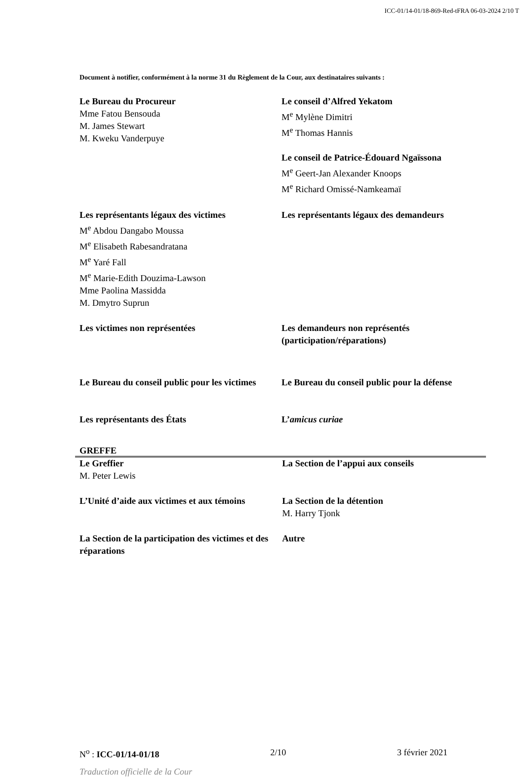ICC-01/14-01/18-869-Red-tFRA 06-03-2024 2/10 T
Document à notifier, conformément à la norme 31 du Règlement de la Cour, aux destinataires suivants :
| Le Bureau du Procureur Mme Fatou Bensouda M. James Stewart M. Kweku Vanderpuye | Le conseil d’Alfred Yekatom M<sup>e</sup> Mylène Dimitri M<sup>e</sup> Thomas Hannis Le conseil de Patrice-Édouard Ngaïssona M<sup>e</sup> Geert-Jan Alexander Knoops M<sup>e</sup> Richard Omissé-Namkeamaï |
| Les représentants légaux des victimes M<sup>e</sup> Abdou Dangabo Moussa M<sup>e</sup> Elisabeth Rabesandratana M<sup>e</sup> Yaré Fall M<sup>e</sup> Marie-Edith Douzima-Lawson Mme Paolina Massidda M. Dmytro Suprun | Les représentants légaux des demandeurs |
| Les victimes non représentées | Les demandeurs non représentés (participation/réparations) |
| Le Bureau du conseil public pour les victimes | Le Bureau du conseil public pour la défense |
| Les représentants des États | L’ amicus curiae |
GREFFE
| Le Greffier M. Peter Lewis | La Section de l’appui aux conseils |
| L’Unité d’aide aux victimes et aux témoins | La Section de la détention M. Harry Tjonk |
| La Section de la participation des victimes et des réparations | Autre |
N<sup>o</sup> : ICC-01/14-01/18 2/10 3 février 2021
Traduction officielle de la Cour